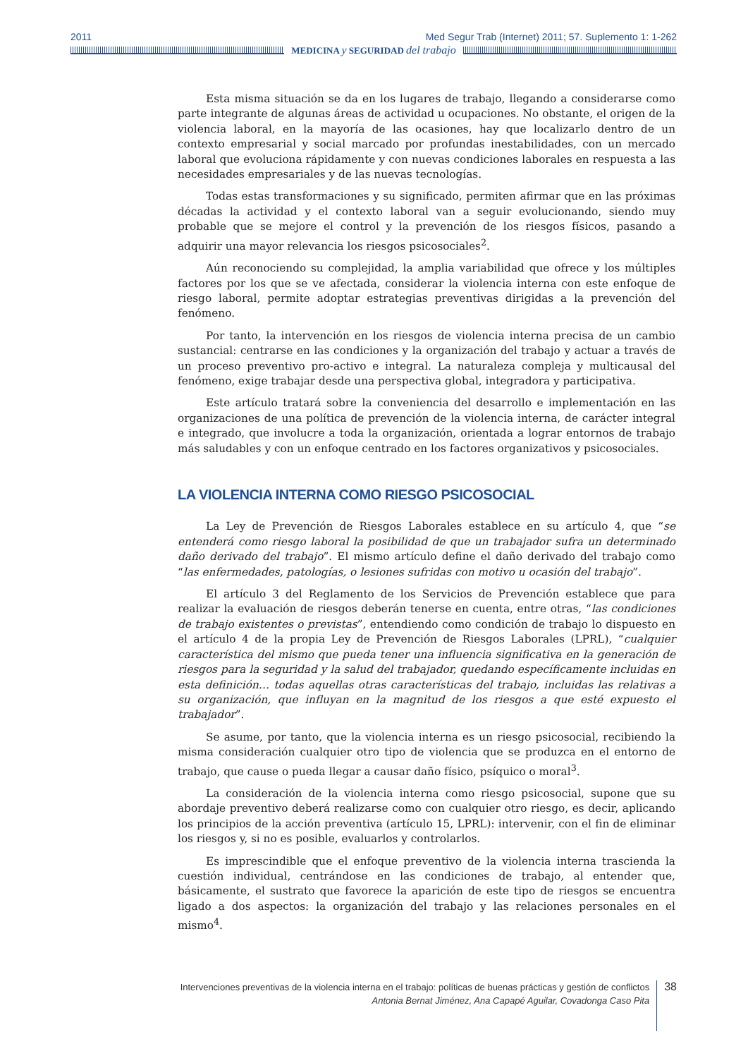2011 Med Segur Trab (Internet) 2011; 57. Suplemento 1: 1-262
MEDICINA y SEGURIDAD del trabajo
Esta misma situación se da en los lugares de trabajo, llegando a considerarse como parte integrante de algunas áreas de actividad u ocupaciones. No obstante, el origen de la violencia laboral, en la mayoría de las ocasiones, hay que localizarlo dentro de un contexto empresarial y social marcado por profundas inestabilidades, con un mercado laboral que evoluciona rápidamente y con nuevas condiciones laborales en respuesta a las necesidades empresariales y de las nuevas tecnologías.
Todas estas transformaciones y su significado, permiten afirmar que en las próximas décadas la actividad y el contexto laboral van a seguir evolucionando, siendo muy probable que se mejore el control y la prevención de los riesgos físicos, pasando a adquirir una mayor relevancia los riesgos psicosociales<sup>2</sup>.
Aún reconociendo su complejidad, la amplia variabilidad que ofrece y los múltiples factores por los que se ve afectada, considerar la violencia interna con este enfoque de riesgo laboral, permite adoptar estrategias preventivas dirigidas a la prevención del fenómeno.
Por tanto, la intervención en los riesgos de violencia interna precisa de un cambio sustancial: centrarse en las condiciones y la organización del trabajo y actuar a través de un proceso preventivo pro-activo e integral. La naturaleza compleja y multicausal del fenómeno, exige trabajar desde una perspectiva global, integradora y participativa.
Este artículo tratará sobre la conveniencia del desarrollo e implementación en las organizaciones de una política de prevención de la violencia interna, de carácter integral e integrado, que involucre a toda la organización, orientada a lograr entornos de trabajo más saludables y con un enfoque centrado en los factores organizativos y psicosociales.
LA VIOLENCIA INTERNA COMO RIESGO PSICOSOCIAL
La Ley de Prevención de Riesgos Laborales establece en su artículo 4, que “se entenderá como riesgo laboral la posibilidad de que un trabajador sufra un determinado daño derivado del trabajo”. El mismo artículo define el daño derivado del trabajo como “las enfermedades, patologías, o lesiones sufridas con motivo u ocasión del trabajo”.
El artículo 3 del Reglamento de los Servicios de Prevención establece que para realizar la evaluación de riesgos deberán tenerse en cuenta, entre otras, “las condiciones de trabajo existentes o previstas”, entendiendo como condición de trabajo lo dispuesto en el artículo 4 de la propia Ley de Prevención de Riesgos Laborales (LPRL), “cualquier característica del mismo que pueda tener una influencia significativa en la generación de riesgos para la seguridad y la salud del trabajador, quedando específicamente incluidas en esta definición… todas aquellas otras características del trabajo, incluidas las relativas a su organización, que influyan en la magnitud de los riesgos a que esté expuesto el trabajador”.
Se asume, por tanto, que la violencia interna es un riesgo psicosocial, recibiendo la misma consideración cualquier otro tipo de violencia que se produzca en el entorno de trabajo, que cause o pueda llegar a causar daño físico, psíquico o moral<sup>3</sup>.
La consideración de la violencia interna como riesgo psicosocial, supone que su abordaje preventivo deberá realizarse como con cualquier otro riesgo, es decir, aplicando los principios de la acción preventiva (artículo 15, LPRL): intervenir, con el fin de eliminar los riesgos y, si no es posible, evaluarlos y controlarlos.
Es imprescindible que el enfoque preventivo de la violencia interna trascienda la cuestión individual, centrándose en las condiciones de trabajo, al entender que, básicamente, el sustrato que favorece la aparición de este tipo de riesgos se encuentra ligado a dos aspectos: la organización del trabajo y las relaciones personales en el mismo<sup>4</sup>.
Intervenciones preventivas de la violencia interna en el trabajo: políticas de buenas prácticas y gestión de conflictos
Antonia Bernat Jiménez, Ana Capapé Aguilar, Covadonga Caso Pita
38